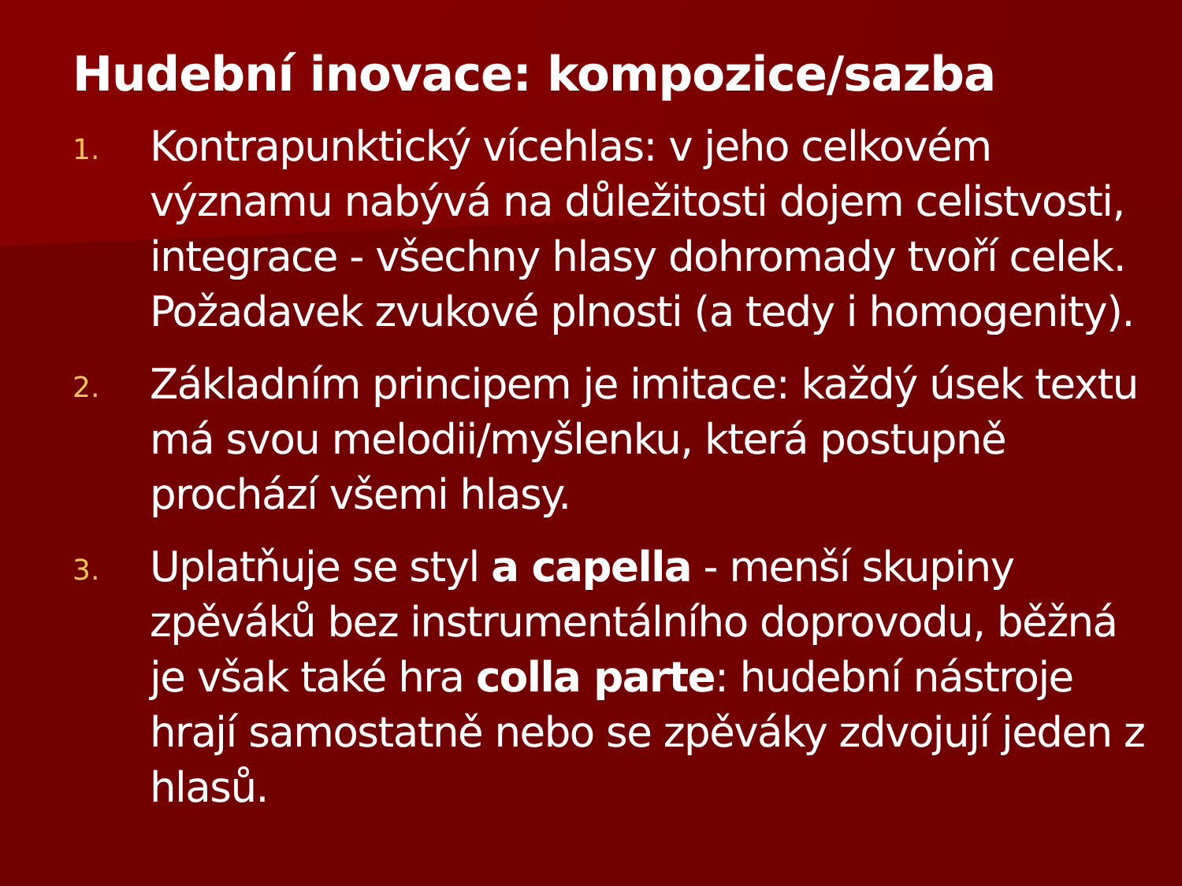Hudební inovace: kompozice/sazba
1.
Kontrapunktický vícehlas: v jeho celkovém významu nabývá na důležitosti dojem celistvosti, integrace - všechny hlasy dohromady tvoří celek. Požadavek zvukové plnosti (a tedy i homogenity).
2.
Základním principem je imitace: každý úsek textu má svou melodii/myšlenku, která postupně prochází všemi hlasy.
3.
Uplatňuje se styl a capella - menší skupiny zpěváků bez instrumentálního doprovodu, běžná je však také hra colla parte: hudební nástroje hrají samostatně nebo se zpěváky zdvojují jeden z hlasů.